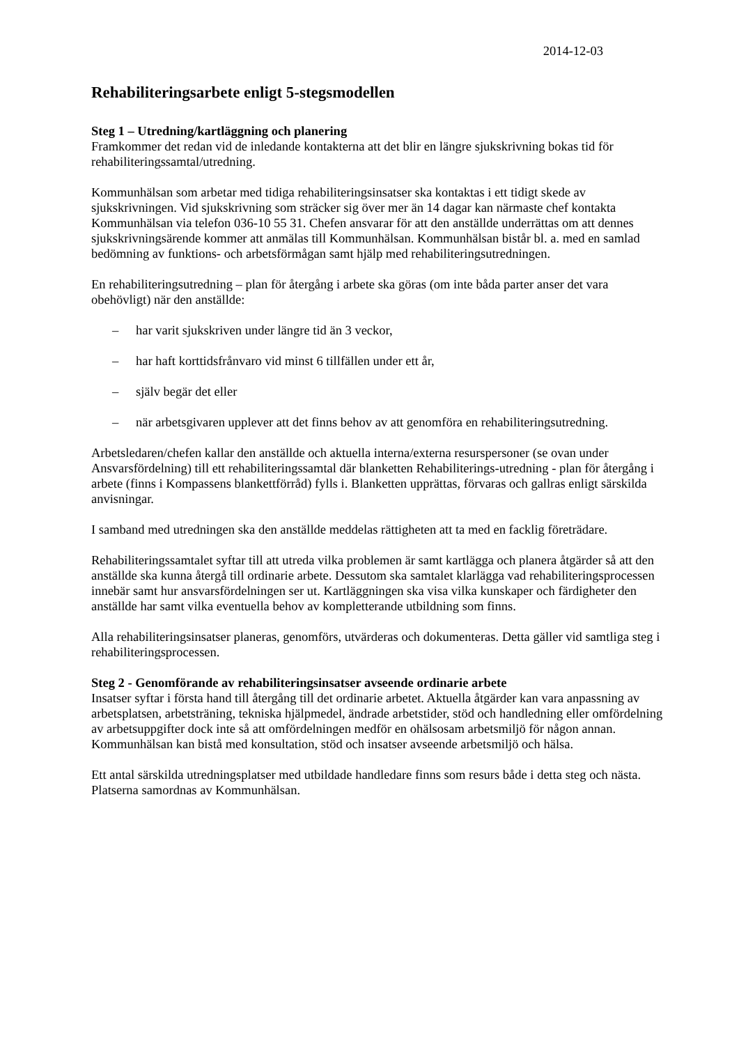2014-12-03
Rehabiliteringsarbete enligt 5-stegsmodellen
Steg 1 – Utredning/kartläggning och planering
Framkommer det redan vid de inledande kontakterna att det blir en längre sjukskrivning bokas tid för rehabiliteringssamtal/utredning.
Kommunhälsan som arbetar med tidiga rehabiliteringsinsatser ska kontaktas i ett tidigt skede av sjukskrivningen. Vid sjukskrivning som sträcker sig över mer än 14 dagar kan närmaste chef kontakta Kommunhälsan via telefon 036-10 55 31. Chefen ansvarar för att den anställde underrättas om att dennes sjukskrivningsärende kommer att anmälas till Kommunhälsan. Kommunhälsan bistår bl. a. med en samlad bedömning av funktions- och arbetsförmågan samt hjälp med rehabiliteringsutredningen.
En rehabiliteringsutredning – plan för återgång i arbete ska göras (om inte båda parter anser det vara obehövligt) när den anställde:
– har varit sjukskriven under längre tid än 3 veckor,
– har haft korttidsfrånvaro vid minst 6 tillfällen under ett år,
– själv begär det eller
– när arbetsgivaren upplever att det finns behov av att genomföra en rehabiliteringsutredning.
Arbetsledaren/chefen kallar den anställde och aktuella interna/externa resurspersoner (se ovan under Ansvarsfördelning) till ett rehabiliteringssamtal där blanketten Rehabiliterings-utredning - plan för återgång i arbete (finns i Kompassens blankettförråd) fylls i. Blanketten upprättas, förvaras och gallras enligt särskilda anvisningar.
I samband med utredningen ska den anställde meddelas rättigheten att ta med en facklig företrädare.
Rehabiliteringssamtalet syftar till att utreda vilka problemen är samt kartlägga och planera åtgärder så att den anställde ska kunna återgå till ordinarie arbete. Dessutom ska samtalet klarlägga vad rehabiliteringsprocessen innebär samt hur ansvarsfördelningen ser ut. Kartläggningen ska visa vilka kunskaper och färdigheter den anställde har samt vilka eventuella behov av kompletterande utbildning som finns.
Alla rehabiliteringsinsatser planeras, genomförs, utvärderas och dokumenteras. Detta gäller vid samtliga steg i rehabiliteringsprocessen.
Steg 2 - Genomförande av rehabiliteringsinsatser avseende ordinarie arbete
Insatser syftar i första hand till återgång till det ordinarie arbetet. Aktuella åtgärder kan vara anpassning av arbetsplatsen, arbetsträning, tekniska hjälpmedel, ändrade arbetstider, stöd och handledning eller omfördelning av arbetsuppgifter dock inte så att omfördelningen medför en ohälsosam arbetsmiljö för någon annan. Kommunhälsan kan bistå med konsultation, stöd och insatser avseende arbetsmiljö och hälsa.
Ett antal särskilda utredningsplatser med utbildade handledare finns som resurs både i detta steg och nästa. Platserna samordnas av Kommunhälsan.